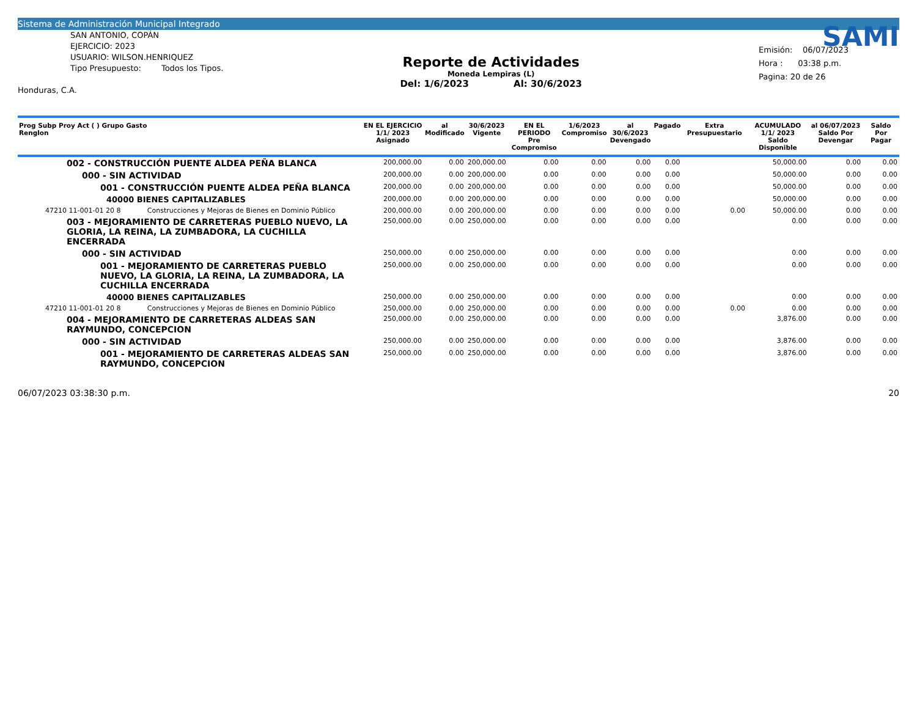Sistema de Administración Municipal Integrado
SAN ANTONIO, COPÁN
EJERCICIO: 2023
USUARIO: WILSON.HENRIQUEZ
Tipo Presupuesto: Todos los Tipos.
Honduras, C.A.
Reporte de Actividades
Moneda Lempiras (L)
Del: 1/6/2023 Al: 30/6/2023
SAMI
Emisión: 06/07/2023
Hora : 03:38 p.m.
Pagina: 20 de 26
| Prog Subp Proy Act ( ) Grupo Gasto Renglon | | EN EL EJERCICIO 1/1/ 2023 Asignado | al Modificado | 30/6/2023 Vigente | EN EL PERIODO Pre Compromiso | 1/6/2023 Compromiso | al 30/6/2023 Devengado | Pagado | Extra Presupuestario | ACUMULADO 1/1/ 2023 Saldo Disponible | al 06/07/2023 Saldo Por Devengar | Saldo Por Pagar |
| --- | --- | --- | --- | --- | --- | --- | --- | --- | --- | --- | --- | --- |
| 002 - CONSTRUCCIÓN PUENTE ALDEA PEÑA BLANCA | | 200,000.00 | 0.00 | 200,000.00 | 0.00 | 0.00 | 0.00 | 0.00 | | 50,000.00 | 0.00 | 0.00 |
| 000 - SIN ACTIVIDAD | | 200,000.00 | 0.00 | 200,000.00 | 0.00 | 0.00 | 0.00 | 0.00 | | 50,000.00 | 0.00 | 0.00 |
| 001 - CONSTRUCCIÓN PUENTE ALDEA PEÑA BLANCA | | 200,000.00 | 0.00 | 200,000.00 | 0.00 | 0.00 | 0.00 | 0.00 | | 50,000.00 | 0.00 | 0.00 |
| 40000 BIENES CAPITALIZABLES | | 200,000.00 | 0.00 | 200,000.00 | 0.00 | 0.00 | 0.00 | 0.00 | | 50,000.00 | 0.00 | 0.00 |
| 47210 11-001-01 20 8 | Construcciones y Mejoras de Bienes en Dominio Público | 200,000.00 | 0.00 | 200,000.00 | 0.00 | 0.00 | 0.00 | 0.00 | 0.00 | 50,000.00 | 0.00 | 0.00 |
| 003 - MEJORAMIENTO DE CARRETERAS PUEBLO NUEVO, LA GLORIA, LA REINA, LA ZUMBADORA, LA CUCHILLA ENCERRADA | | 250,000.00 | 0.00 | 250,000.00 | 0.00 | 0.00 | 0.00 | 0.00 | | 0.00 | 0.00 | 0.00 |
| 000 - SIN ACTIVIDAD | | 250,000.00 | 0.00 | 250,000.00 | 0.00 | 0.00 | 0.00 | 0.00 | | 0.00 | 0.00 | 0.00 |
| 001 - MEJORAMIENTO DE CARRETERAS PUEBLO NUEVO, LA GLORIA, LA REINA, LA ZUMBADORA, LA CUCHILLA ENCERRADA | | 250,000.00 | 0.00 | 250,000.00 | 0.00 | 0.00 | 0.00 | 0.00 | | 0.00 | 0.00 | 0.00 |
| 40000 BIENES CAPITALIZABLES | | 250,000.00 | 0.00 | 250,000.00 | 0.00 | 0.00 | 0.00 | 0.00 | | 0.00 | 0.00 | 0.00 |
| 47210 11-001-01 20 8 | Construcciones y Mejoras de Bienes en Dominio Público | 250,000.00 | 0.00 | 250,000.00 | 0.00 | 0.00 | 0.00 | 0.00 | 0.00 | 0.00 | 0.00 | 0.00 |
| 004 - MEJORAMIENTO DE CARRETERAS ALDEAS SAN RAYMUNDO, CONCEPCION | | 250,000.00 | 0.00 | 250,000.00 | 0.00 | 0.00 | 0.00 | 0.00 | | 3,876.00 | 0.00 | 0.00 |
| 000 - SIN ACTIVIDAD | | 250,000.00 | 0.00 | 250,000.00 | 0.00 | 0.00 | 0.00 | 0.00 | | 3,876.00 | 0.00 | 0.00 |
| 001 - MEJORAMIENTO DE CARRETERAS ALDEAS SAN RAYMUNDO, CONCEPCION | | 250,000.00 | 0.00 | 250,000.00 | 0.00 | 0.00 | 0.00 | 0.00 | | 3,876.00 | 0.00 | 0.00 |
06/07/2023 03:38:30 p.m. 20